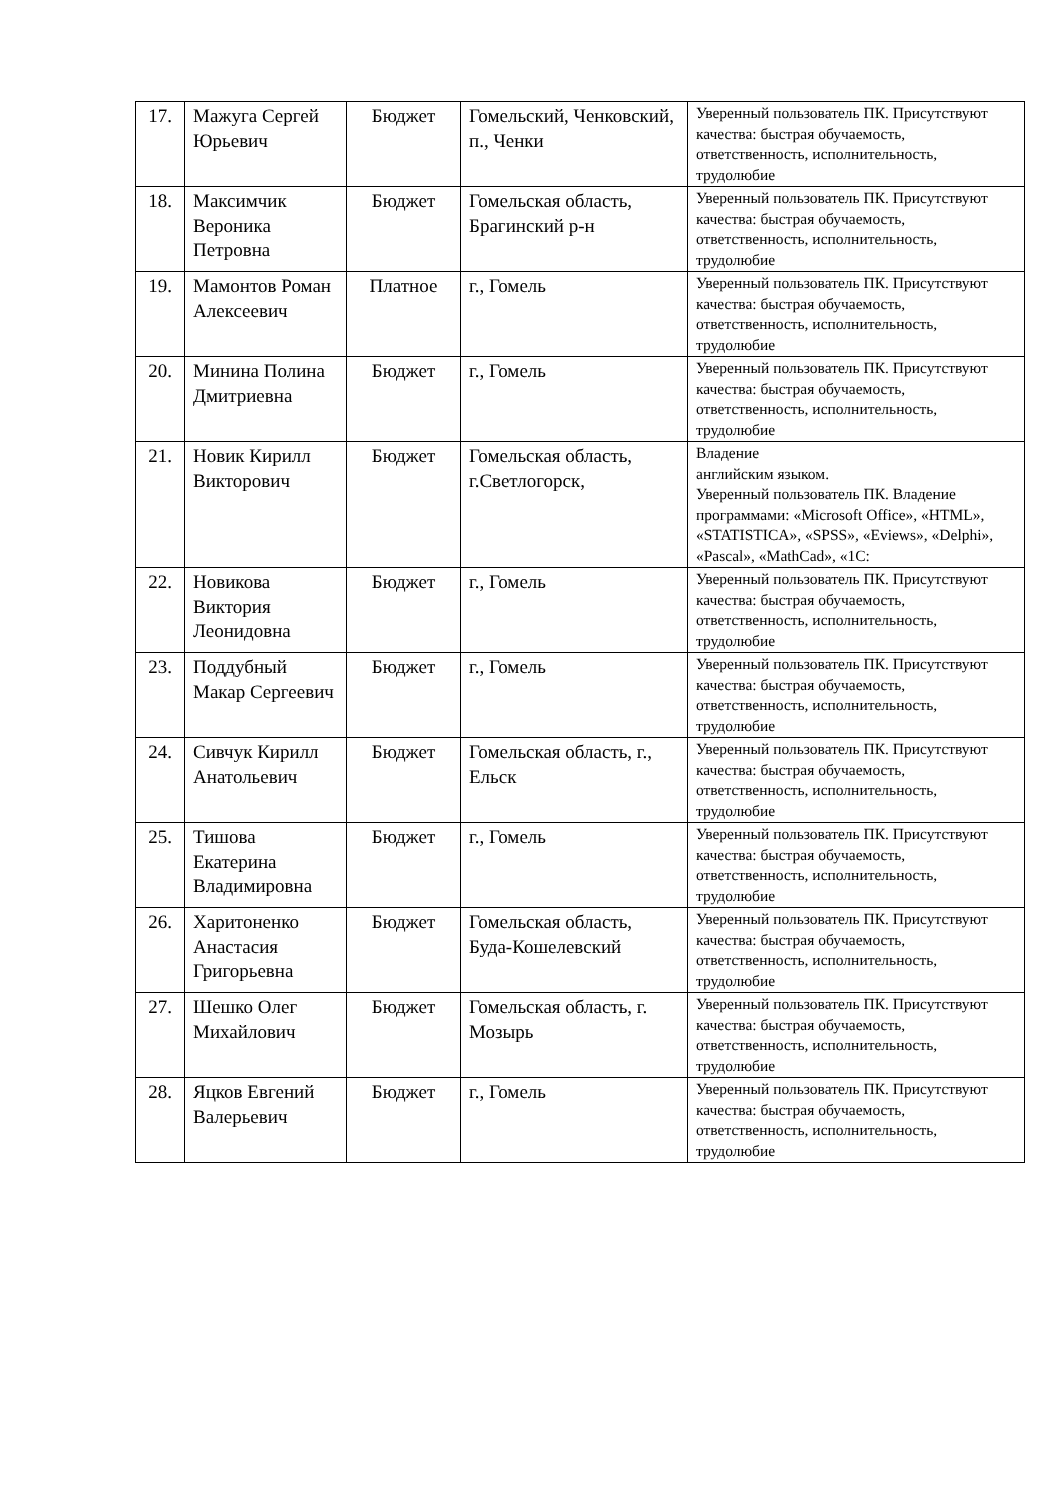| 17. | Мажуга Сергей Юрьевич | Бюджет | Гомельский, Ченковский, п., Ченки | Уверенный пользователь ПК. Присутствуют качества: быстрая обучаемость, ответственность, исполнительность, трудолюбие |
| 18. | Максимчик Вероника Петровна | Бюджет | Гомельская область, Брагинский р-н | Уверенный пользователь ПК. Присутствуют качества: быстрая обучаемость, ответственность, исполнительность, трудолюбие |
| 19. | Мамонтов Роман Алексеевич | Платное | г., Гомель | Уверенный пользователь ПК. Присутствуют качества: быстрая обучаемость, ответственность, исполнительность, трудолюбие |
| 20. | Минина Полина Дмитриевна | Бюджет | г., Гомель | Уверенный пользователь ПК. Присутствуют качества: быстрая обучаемость, ответственность, исполнительность, трудолюбие |
| 21. | Новик Кирилл Викторович | Бюджет | Гомельская область, г.Светлогорск, | Владение английским языком. Уверенный пользователь ПК. Владение программами: «Microsoft Office», «HTML», «STATISTICA», «SPSS», «Eviews», «Delphi», «Pascal», «MathCad», «1С: |
| 22. | Новикова Виктория Леонидовна | Бюджет | г., Гомель | Уверенный пользователь ПК. Присутствуют качества: быстрая обучаемость, ответственность, исполнительность, трудолюбие |
| 23. | Поддубный Макар Сергеевич | Бюджет | г., Гомель | Уверенный пользователь ПК. Присутствуют качества: быстрая обучаемость, ответственность, исполнительность, трудолюбие |
| 24. | Сивчук Кирилл Анатольевич | Бюджет | Гомельская область, г., Ельск | Уверенный пользователь ПК. Присутствуют качества: быстрая обучаемость, ответственность, исполнительность, трудолюбие |
| 25. | Тишова Екатерина Владимировна | Бюджет | г., Гомель | Уверенный пользователь ПК. Присутствуют качества: быстрая обучаемость, ответственность, исполнительность, трудолюбие |
| 26. | Харитоненко Анастасия Григорьевна | Бюджет | Гомельская область, Буда-Кошелевский | Уверенный пользователь ПК. Присутствуют качества: быстрая обучаемость, ответственность, исполнительность, трудолюбие |
| 27. | Шешко Олег Михайлович | Бюджет | Гомельская область, г. Мозырь | Уверенный пользователь ПК. Присутствуют качества: быстрая обучаемость, ответственность, исполнительность, трудолюбие |
| 28. | Яцков Евгений Валерьевич | Бюджет | г., Гомель | Уверенный пользователь ПК. Присутствуют качества: быстрая обучаемость, ответственность, исполнительность, трудолюбие |